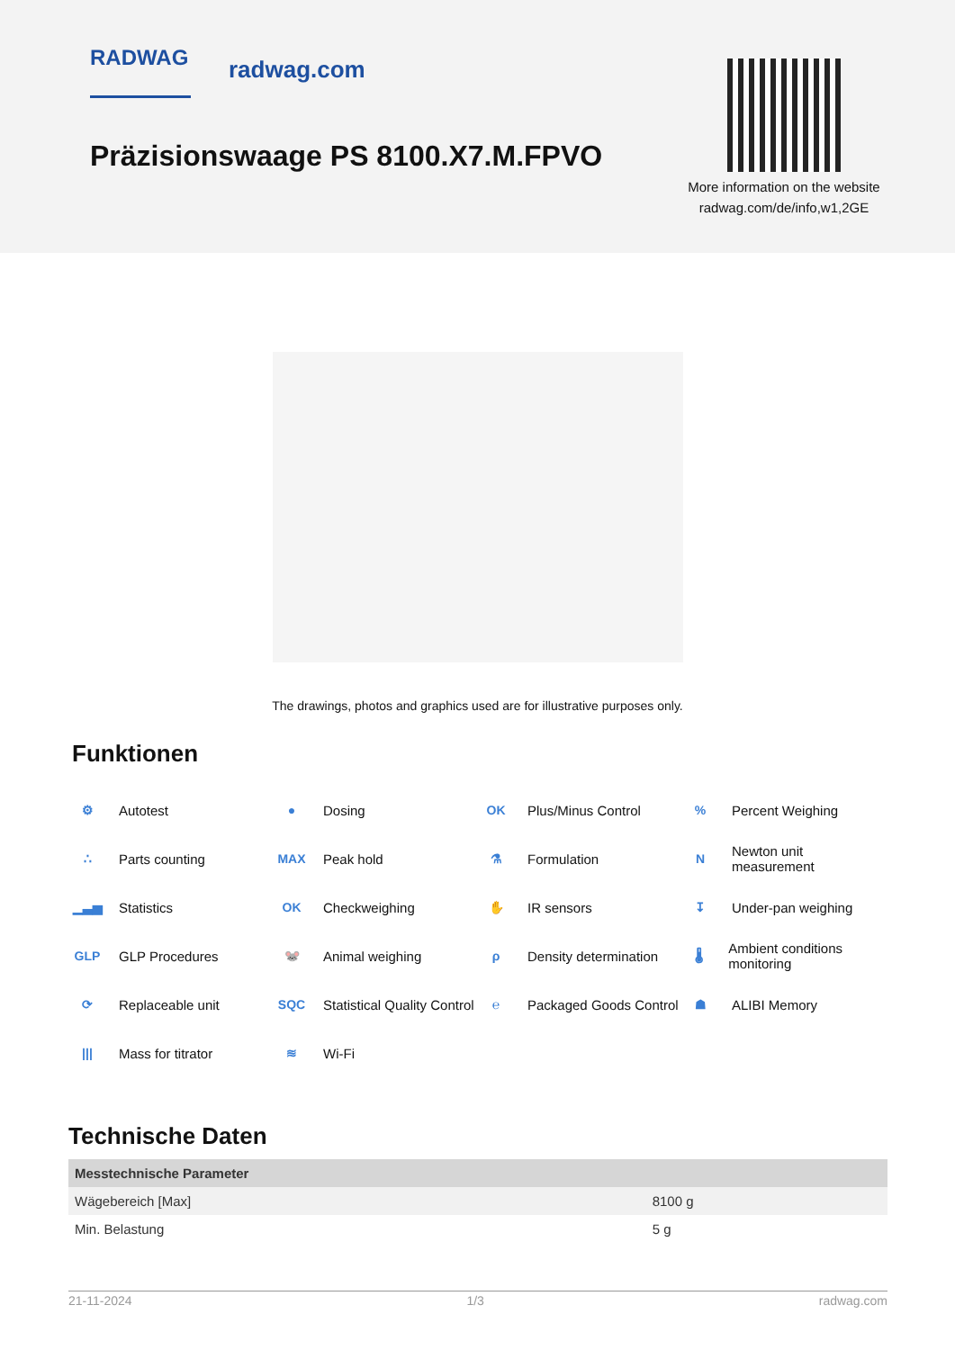RADWAG radwag.com
Präzisionswaage PS 8100.X7.M.FPVO
More information on the website radwag.com/de/info,w1,2GE
The drawings, photos and graphics used are for illustrative purposes only.
Funktionen
⚙ Autotest
● Dosing
OK Plus/Minus Control
% Percent Weighing
∴ Parts counting
MAX Peak hold
⚗ Formulation
N Newton unit measurement
▁▃▅ Statistics
OK Checkweighing
✋ IR sensors
↧ Under-pan weighing
GLP GLP Procedures
🐭 Animal weighing
ρ Density determination
🌡 Ambient conditions monitoring
⟳ Replaceable unit
SQC Statistical Quality Control
℮ Packaged Goods Control
☗ ALIBI Memory
||| Mass for titrator
≋ Wi-Fi
Technische Daten
| Messtechnische Parameter | |
| --- | --- |
| Wägebereich [Max] | 8100 g |
| Min. Belastung | 5 g |
21-11-2024 1/3 radwag.com